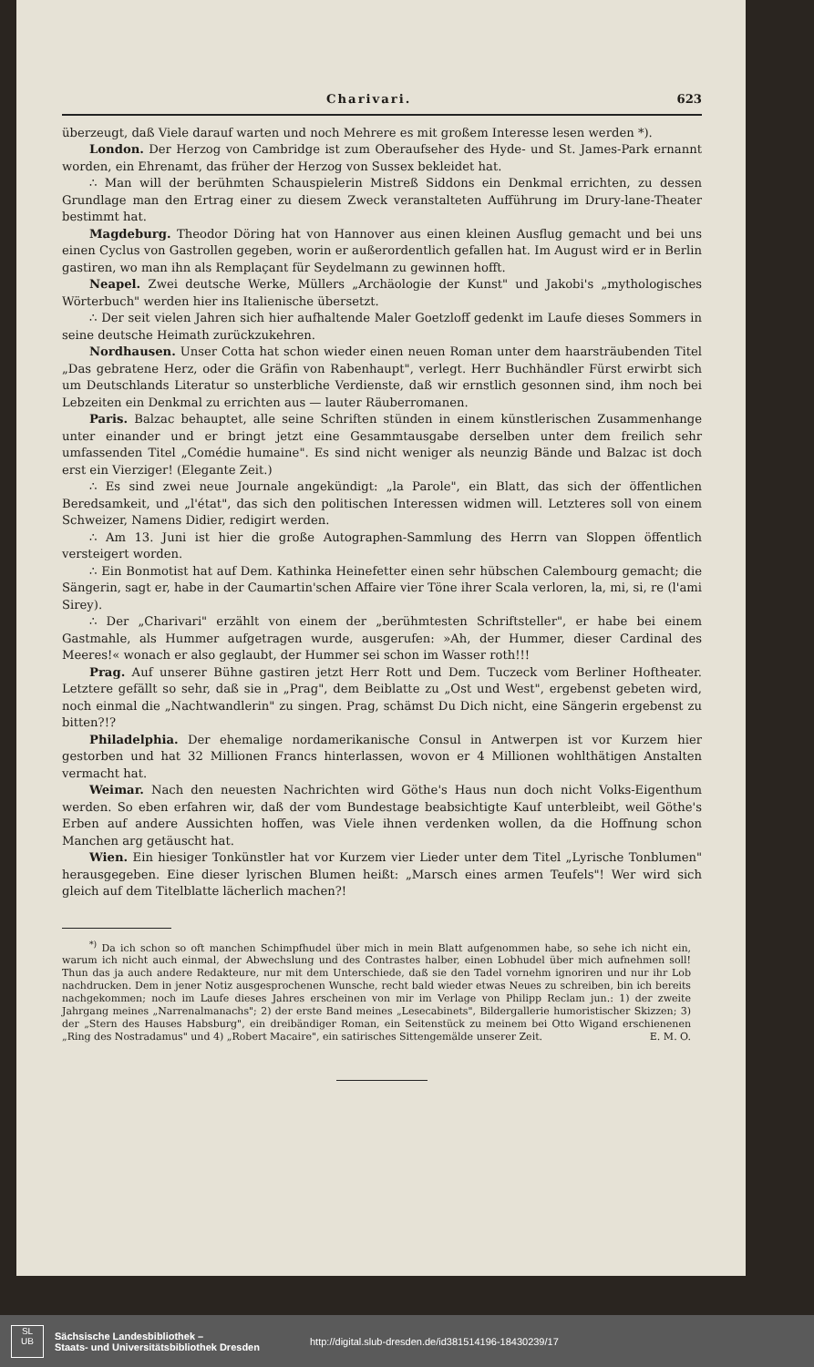Charivari. 623
überzeugt, daß Viele darauf warten und noch Mehrere es mit großem Interesse lesen werden *).
London. Der Herzog von Cambridge ist zum Oberaufseher des Hyde- und St. James-Park ernannt worden, ein Ehrenamt, das früher der Herzog von Sussex bekleidet hat.
∴ Man will der berühmten Schauspielerin Mistreß Siddons ein Denkmal errichten, zu dessen Grundlage man den Ertrag einer zu diesem Zweck veranstalteten Aufführung im Drury-lane-Theater bestimmt hat.
Magdeburg. Theodor Döring hat von Hannover aus einen kleinen Ausflug gemacht und bei uns einen Cyclus von Gastrollen gegeben, worin er außerordentlich gefallen hat. Im August wird er in Berlin gastiren, wo man ihn als Remplaçant für Seydelmann zu gewinnen hofft.
Neapel. Zwei deutsche Werke, Müllers „Archäologie der Kunst" und Jakobi's „mythologisches Wörterbuch" werden hier ins Italienische übersetzt.
∴ Der seit vielen Jahren sich hier aufhaltende Maler Goetzloff gedenkt im Laufe dieses Sommers in seine deutsche Heimath zurückzukehren.
Nordhausen. Unser Cotta hat schon wieder einen neuen Roman unter dem haarsträubenden Titel „Das gebratene Herz, oder die Gräfin von Rabenhaupt", verlegt. Herr Buchhändler Fürst erwirbt sich um Deutschlands Literatur so unsterbliche Verdienste, daß wir ernstlich gesonnen sind, ihm noch bei Lebzeiten ein Denkmal zu errichten aus — lauter Räuberromanen.
Paris. Balzac behauptet, alle seine Schriften stünden in einem künstlerischen Zusammenhange unter einander und er bringt jetzt eine Gesammtausgabe derselben unter dem freilich sehr umfassenden Titel „Comédie humaine". Es sind nicht weniger als neunzig Bände und Balzac ist doch erst ein Vierziger! (Elegante Zeit.)
∴ Es sind zwei neue Journale angekündigt: „la Parole", ein Blatt, das sich der öffentlichen Beredsamkeit, und „l'état", das sich den politischen Interessen widmen will. Letzteres soll von einem Schweizer, Namens Didier, redigirt werden.
∴ Am 13. Juni ist hier die große Autographen-Sammlung des Herrn van Sloppen öffentlich versteigert worden.
∴ Ein Bonmotist hat auf Dem. Kathinka Heinefetter einen sehr hübschen Calembourg gemacht; die Sängerin, sagt er, habe in der Caumartin'schen Affaire vier Töne ihrer Scala verloren, la, mi, si, re (l'ami Sirey).
∴ Der „Charivari" erzählt von einem der „berühmtesten Schriftsteller", er habe bei einem Gastmahle, als Hummer aufgetragen wurde, ausgerufen: »Ah, der Hummer, dieser Cardinal des Meeres!« wonach er also geglaubt, der Hummer sei schon im Wasser roth!!!
Prag. Auf unserer Bühne gastiren jetzt Herr Rott und Dem. Tuczeck vom Berliner Hoftheater. Letztere gefällt so sehr, daß sie in „Prag", dem Beiblatte zu „Ost und West", ergebenst gebeten wird, noch einmal die „Nachtwandlerin" zu singen. Prag, schämst Du Dich nicht, eine Sängerin ergebenst zu bitten?!?
Philadelphia. Der ehemalige nordamerikanische Consul in Antwerpen ist vor Kurzem hier gestorben und hat 32 Millionen Francs hinterlassen, wovon er 4 Millionen wohlthätigen Anstalten vermacht hat.
Weimar. Nach den neuesten Nachrichten wird Göthe's Haus nun doch nicht Volks-Eigenthum werden. So eben erfahren wir, daß der vom Bundestage beabsichtigte Kauf unterbleibt, weil Göthe's Erben auf andere Aussichten hoffen, was Viele ihnen verdenken wollen, da die Hoffnung schon Manchen arg getäuscht hat.
Wien. Ein hiesiger Tonkünstler hat vor Kurzem vier Lieder unter dem Titel „Lyrische Tonblumen" herausgegeben. Eine dieser lyrischen Blumen heißt: „Marsch eines armen Teufels"! Wer wird sich gleich auf dem Titelblatte lächerlich machen?!
<sup>*)</sup> Da ich schon so oft manchen Schimpfhudel über mich in mein Blatt aufgenommen habe, so sehe ich nicht ein, warum ich nicht auch einmal, der Abwechslung und des Contrastes halber, einen Lobhudel über mich aufnehmen soll! Thun das ja auch andere Redakteure, nur mit dem Unterschiede, daß sie den Tadel vornehm ignoriren und nur ihr Lob nachdrucken. Dem in jener Notiz ausgesprochenen Wunsche, recht bald wieder etwas Neues zu schreiben, bin ich bereits nachgekommen; noch im Laufe dieses Jahres erscheinen von mir im Verlage von Philipp Reclam jun.: 1) der zweite Jahrgang meines „Narrenalmanachs"; 2) der erste Band meines „Lesecabinets", Bildergallerie humoristischer Skizzen; 3) der „Stern des Hauses Habsburg", ein dreibändiger Roman, ein Seitenstück zu meinem bei Otto Wigand erschienenen „Ring des Nostradamus" und 4) „Robert Macaire", ein satirisches Sittengemälde unserer Zeit. E. M. O.
SL
UB
Sächsische Landesbibliothek –
Staats- und Universitätsbibliothek Dresden
http://digital.slub-dresden.de/id381514196-18430239/17